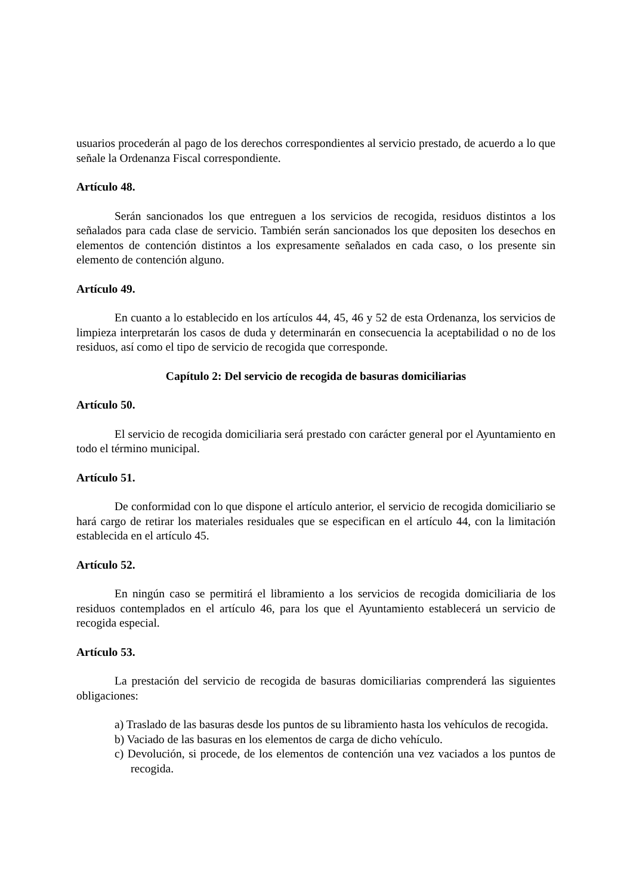usuarios procederán al pago de los derechos correspondientes al servicio prestado, de acuerdo a lo que señale la Ordenanza Fiscal correspondiente.
Artículo 48.
Serán sancionados los que entreguen a los servicios de recogida, residuos distintos a los señalados para cada clase de servicio. También serán sancionados los que depositen los desechos en elementos de contención distintos a los expresamente señalados en cada caso, o los presente sin elemento de contención alguno.
Artículo 49.
En cuanto a lo establecido en los artículos 44, 45, 46 y 52 de esta Ordenanza, los servicios de limpieza interpretarán los casos de duda y determinarán en consecuencia la aceptabilidad o no de los residuos, así como el tipo de servicio de recogida que corresponde.
Capítulo 2: Del servicio de recogida de basuras domiciliarias
Artículo 50.
El servicio de recogida domiciliaria será prestado con carácter general por el Ayuntamiento en todo el término municipal.
Artículo 51.
De conformidad con lo que dispone el artículo anterior, el servicio de recogida domiciliario se hará cargo de retirar los materiales residuales que se especifican en el artículo 44, con la limitación establecida en el artículo 45.
Artículo 52.
En ningún caso se permitirá el libramiento a los servicios de recogida domiciliaria de los residuos contemplados en el artículo 46, para los que el Ayuntamiento establecerá un servicio de recogida especial.
Artículo 53.
La prestación del servicio de recogida de basuras domiciliarias comprenderá las siguientes obligaciones:
a) Traslado de las basuras desde los puntos de su libramiento hasta los vehículos de recogida.
b) Vaciado de las basuras en los elementos de carga de dicho vehículo.
c) Devolución, si procede, de los elementos de contención una vez vaciados a los puntos de recogida.